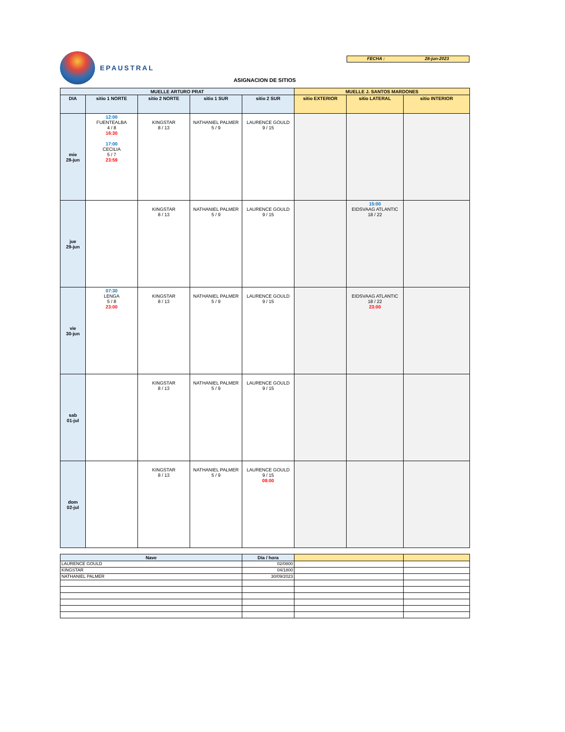EPAUSTRAL
FECHA : 28-jun-2023
ASIGNACION DE SITIOS
| MUELLE ARTURO PRAT | | | | | MUELLE J. SANTOS MARDONES | | |
| --- | --- | --- | --- | --- | --- | --- | --- |
| DIA | sitio 1 NORTE | sitio 2 NORTE | sitio 1 SUR | sitio 2 SUR | sitio EXTERIOR | sitio LATERAL | sitio INTERIOR |
| mie 28-jun | 12:00 FUENTEALBA 4 / 8 16:30 17:00 CECILIA 5 / 7 23:59 | KINGSTAR 8 / 13 | NATHANIEL PALMER 5 / 9 | LAURENCE GOULD 9 / 15 | | | |
| jue 29-jun | | KINGSTAR 8 / 13 | NATHANIEL PALMER 5 / 9 | LAURENCE GOULD 9 / 15 | | 15:00 EIDSVAAG ATLANTIC 18 / 22 | |
| vie 30-jun | 07:30 LENGA 5 / 8 23:00 | KINGSTAR 8 / 13 | NATHANIEL PALMER 5 / 9 | LAURENCE GOULD 9 / 15 | | EIDSVAAG ATLANTIC 18 / 22 23:00 | |
| sab 01-jul | | KINGSTAR 8 / 13 | NATHANIEL PALMER 5 / 9 | LAURENCE GOULD 9 / 15 | | | |
| dom 02-jul | | KINGSTAR 8 / 13 | NATHANIEL PALMER 5 / 9 | LAURENCE GOULD 9 / 15 08:00 | | | |
| Nave | Día / hora | | |
| --- | --- | --- | --- |
| LAURENCE GOULD | 02/0800 | | |
| KINGSTAR | 04/1800 | | |
| NATHANIEL PALMER | 30/09/2023 | | |